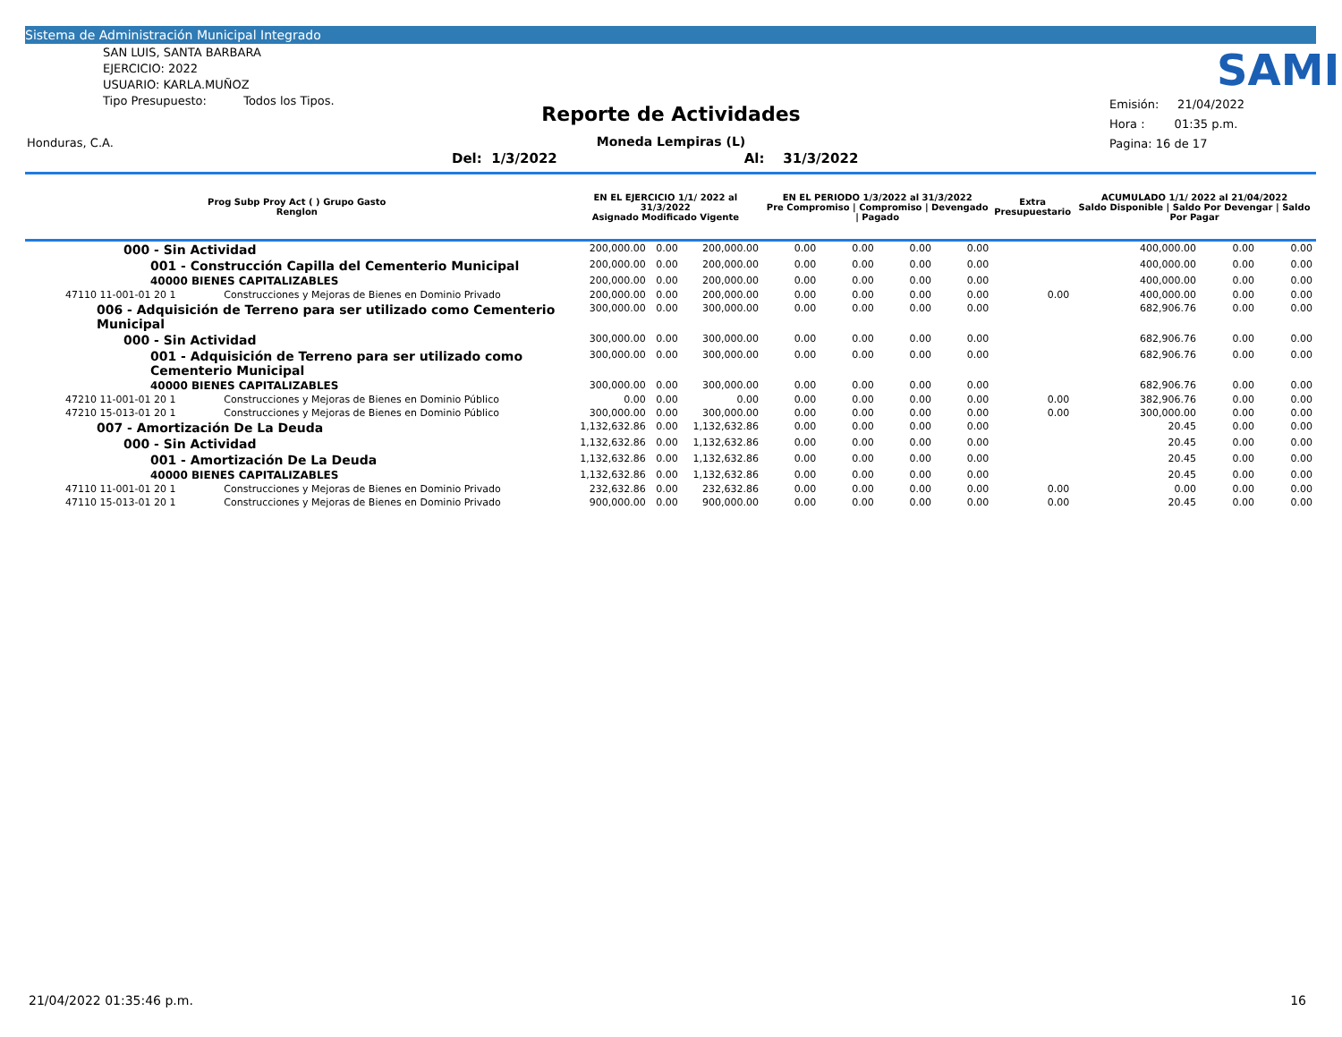Sistema de Administración Municipal Integrado
SAN LUIS, SANTA BARBARA
EJERCICIO: 2022
USUARIO: KARLA.MUÑOZ
Tipo Presupuesto: Todos los Tipos.
Honduras, C.A.
SAMI
Reporte de Actividades
Moneda Lempiras (L)
Del: 1/3/2022 Al: 31/3/2022
Emisión: 21/04/2022
Hora : 01:35 p.m.
Pagina: 16 de 17
| Prog Subp Proy Act ( ) Grupo Gasto Renglon | | EN EL EJERCICIO 1/1/ 2022 al 31/3/2022 Asignado Modificado Vigente | | | EN EL PERIODO 1/3/2022 al 31/3/2022 Pre Compromiso / Compromiso / Devengado / Pagado | | | | Extra Presupuestario | ACUMULADO 1/1/ 2022 al 21/04/2022 Saldo Disponible / Saldo Por Devengar / Saldo Por Pagar | | |
| --- | --- | --- | --- | --- | --- | --- | --- | --- | --- | --- | --- | --- |
| 000 - Sin Actividad | | 200,000.00 | 0.00 | 200,000.00 | 0.00 | 0.00 | 0.00 | 0.00 | | 400,000.00 | 0.00 | 0.00 |
| 001 - Construcción Capilla del Cementerio Municipal | | 200,000.00 | 0.00 | 200,000.00 | 0.00 | 0.00 | 0.00 | 0.00 | | 400,000.00 | 0.00 | 0.00 |
| 40000 BIENES CAPITALIZABLES | | 200,000.00 | 0.00 | 200,000.00 | 0.00 | 0.00 | 0.00 | 0.00 | | 400,000.00 | 0.00 | 0.00 |
| 47110 11-001-01 20 1 | Construcciones y Mejoras de Bienes en Dominio Privado | 200,000.00 | 0.00 | 200,000.00 | 0.00 | 0.00 | 0.00 | 0.00 | 0.00 | 400,000.00 | 0.00 | 0.00 |
| 006 - Adquisición de Terreno para ser utilizado como Cementerio Municipal | | 300,000.00 | 0.00 | 300,000.00 | 0.00 | 0.00 | 0.00 | 0.00 | | 682,906.76 | 0.00 | 0.00 |
| 000 - Sin Actividad | | 300,000.00 | 0.00 | 300,000.00 | 0.00 | 0.00 | 0.00 | 0.00 | | 682,906.76 | 0.00 | 0.00 |
| 001 - Adquisición de Terreno para ser utilizado como Cementerio Municipal | | 300,000.00 | 0.00 | 300,000.00 | 0.00 | 0.00 | 0.00 | 0.00 | | 682,906.76 | 0.00 | 0.00 |
| 40000 BIENES CAPITALIZABLES | | 300,000.00 | 0.00 | 300,000.00 | 0.00 | 0.00 | 0.00 | 0.00 | | 682,906.76 | 0.00 | 0.00 |
| 47210 11-001-01 20 1 | Construcciones y Mejoras de Bienes en Dominio Público | 0.00 | 0.00 | 0.00 | 0.00 | 0.00 | 0.00 | 0.00 | 0.00 | 382,906.76 | 0.00 | 0.00 |
| 47210 15-013-01 20 1 | Construcciones y Mejoras de Bienes en Dominio Público | 300,000.00 | 0.00 | 300,000.00 | 0.00 | 0.00 | 0.00 | 0.00 | 0.00 | 300,000.00 | 0.00 | 0.00 |
| 007 - Amortización De La Deuda | | 1,132,632.86 | 0.00 | 1,132,632.86 | 0.00 | 0.00 | 0.00 | 0.00 | | 20.45 | 0.00 | 0.00 |
| 000 - Sin Actividad | | 1,132,632.86 | 0.00 | 1,132,632.86 | 0.00 | 0.00 | 0.00 | 0.00 | | 20.45 | 0.00 | 0.00 |
| 001 - Amortización De La Deuda | | 1,132,632.86 | 0.00 | 1,132,632.86 | 0.00 | 0.00 | 0.00 | 0.00 | | 20.45 | 0.00 | 0.00 |
| 40000 BIENES CAPITALIZABLES | | 1,132,632.86 | 0.00 | 1,132,632.86 | 0.00 | 0.00 | 0.00 | 0.00 | | 20.45 | 0.00 | 0.00 |
| 47110 11-001-01 20 1 | Construcciones y Mejoras de Bienes en Dominio Privado | 232,632.86 | 0.00 | 232,632.86 | 0.00 | 0.00 | 0.00 | 0.00 | 0.00 | 0.00 | 0.00 | 0.00 |
| 47110 15-013-01 20 1 | Construcciones y Mejoras de Bienes en Dominio Privado | 900,000.00 | 0.00 | 900,000.00 | 0.00 | 0.00 | 0.00 | 0.00 | 0.00 | 20.45 | 0.00 | 0.00 |
21/04/2022 01:35:46 p.m. 16